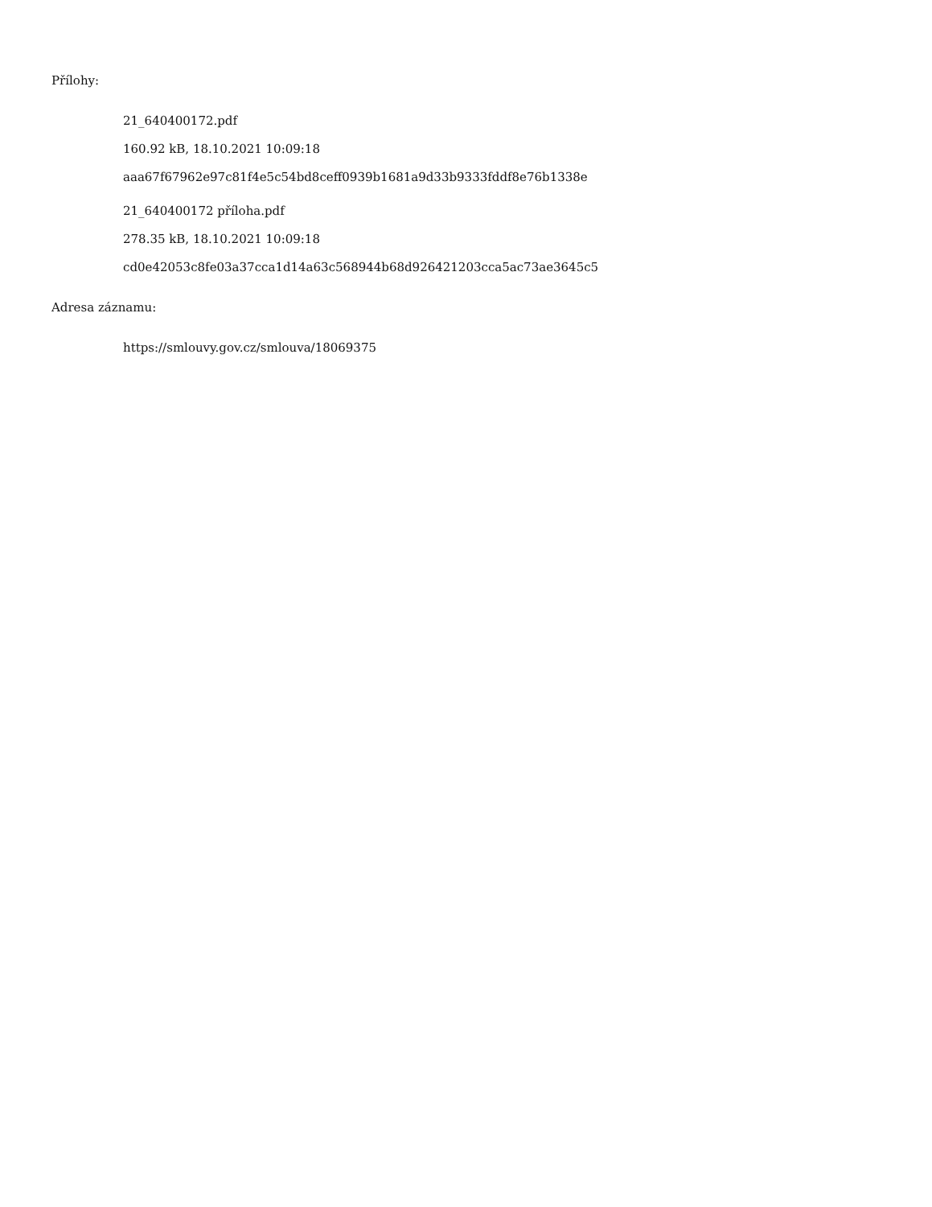Přílohy:
21_640400172.pdf
160.92 kB, 18.10.2021 10:09:18
aaa67f67962e97c81f4e5c54bd8ceff0939b1681a9d33b9333fddf8e76b1338e
21_640400172 příloha.pdf
278.35 kB, 18.10.2021 10:09:18
cd0e42053c8fe03a37cca1d14a63c568944b68d926421203cca5ac73ae3645c5
Adresa záznamu:
https://smlouvy.gov.cz/smlouva/18069375